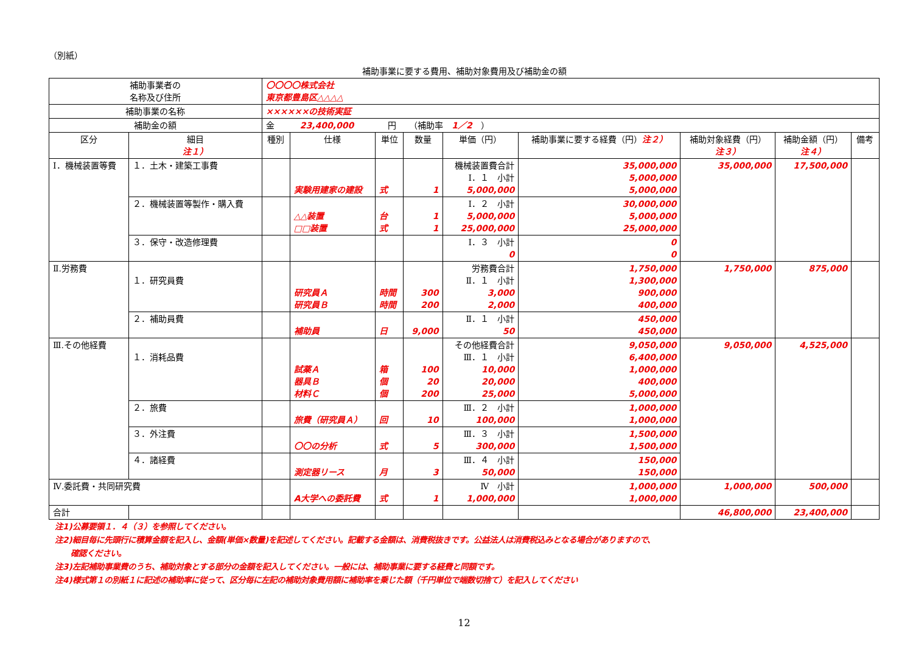（別紙）
補助事業に要する費用、補助対象費用及び補助金の額
| 補助事業者の 名称及び住所 | | 〇〇〇〇株式会社 東京都豊島区△△△△ | | | | | | | | |
| 補助事業の名称 | | ××××××の技術実証 | | | | | | | | |
| 補助金の額 | | 金 23,400,000 円 （補助率 1／2 ） | | | | | | | | |
| 区分 | 細目 注１） | 種別 | 仕様 | 単位 | 数量 | 単価（円） | 補助事業に要する経費（円） 注２） | 補助対象経費（円） 注３） | 補助金額（円） 注４） | 備考 |
| Ⅰ．機械装置等費 | １．土木・建築工事費 | | 実験用建家の建設 | 式 | 1 | 機械装置費合計 Ⅰ．１ 小計 5,000,000 | 35,000,000 5,000,000 5,000,000 | 35,000,000 | 17,500,000 | |
| | ２．機械装置等製作・購入費 | | △△装置 □□装置 | 台 式 | 1 1 | Ⅰ．２ 小計 5,000,000 25,000,000 | 30,000,000 5,000,000 25,000,000 | | | |
| | ３．保守・改造修理費 | | | | | Ⅰ．３ 小計 0 | 0 0 | | | |
| Ⅱ.労務費 | １．研究員費 | | 研究員Ａ 研究員Ｂ | 時間 時間 | 300 200 | 労務費合計 Ⅱ．１ 小計 3,000 2,000 | 1,750,000 1,300,000 900,000 400,000 | 1,750,000 | 875,000 | |
| | ２．補助員費 | | 補助員 | 日 | 9,000 | Ⅱ．１ 小計 50 | 450,000 450,000 | | | |
| Ⅲ.その他経費 | １．消耗品費 | | 試薬Ａ 器具Ｂ 材料Ｃ | 箱 個 個 | 100 20 200 | その他経費合計 Ⅲ．１ 小計 10,000 20,000 25,000 | 9,050,000 6,400,000 1,000,000 400,000 5,000,000 | 9,050,000 | 4,525,000 | |
| | ２．旅費 | | 旅費（研究員Ａ） | 回 | 10 | Ⅲ．２ 小計 100,000 | 1,000,000 1,000,000 | | | |
| | ３．外注費 | | 〇〇の分析 | 式 | 5 | Ⅲ．３ 小計 300,000 | 1,500,000 1,500,000 | | | |
| | ４．諸経費 | | 測定器リース | 月 | 3 | Ⅲ．４ 小計 50,000 | 150,000 150,000 | | | |
| Ⅳ.委託費・共同研究費 | | | A大学への委託費 | 式 | 1 | Ⅳ 小計 1,000,000 | 1,000,000 1,000,000 | 1,000,000 | 500,000 | |
| 合計 | | | | | | | | 46,800,000 | 23,400,000 | |
注1)公募要領１．４（３）を参照してください。
注2)細目毎に先頭行に積算金額を記入し、金額(単価×数量)を記述してください。記載する金額は、消費税抜きです。公益法人は消費税込みとなる場合がありますので、
　　確認ください。
注3)左記補助事業費のうち、補助対象とする部分の金額を記入してください。一般には、補助事業に要する経費と同額です。
注4)様式第１の別紙１に記述の補助率に従って、区分毎に左記の補助対象費用額に補助率を乗じた額（千円単位で端数切捨て）を記入してください
12